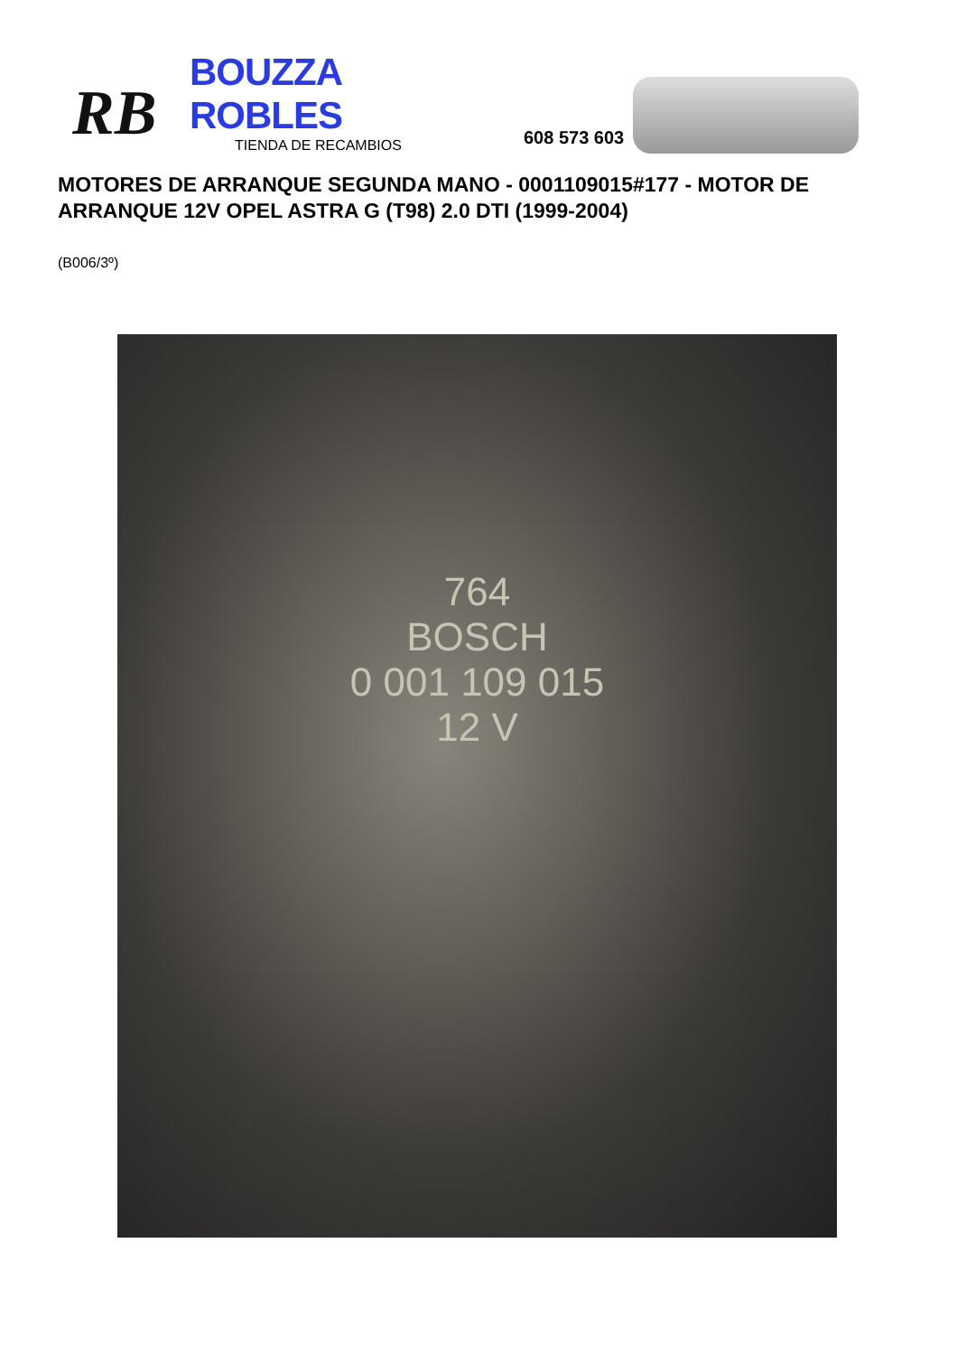RB
BOUZZA ROBLES
TIENDA DE RECAMBIOS
608 573 603
MOTORES DE ARRANQUE SEGUNDA MANO - 0001109015#177 - MOTOR DE ARRANQUE 12V OPEL ASTRA G (T98) 2.0 DTI (1999-2004)
(B006/3º)
764
BOSCH
0 001 109 015
12 V